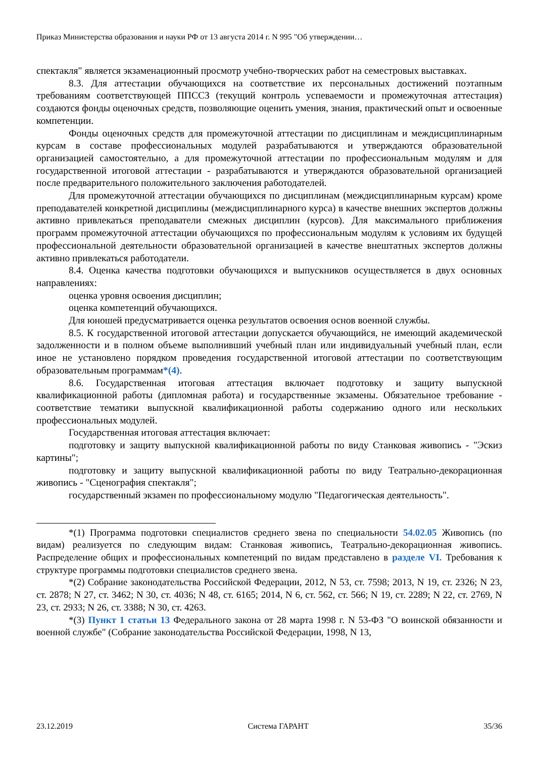Приказ Министерства образования и науки РФ от 13 августа 2014 г. N 995 "Об утверждении…
спектакля" является экзаменационный просмотр учебно-творческих работ на семестровых выставках.
8.3. Для аттестации обучающихся на соответствие их персональных достижений поэтапным требованиям соответствующей ППССЗ (текущий контроль успеваемости и промежуточная аттестация) создаются фонды оценочных средств, позволяющие оценить умения, знания, практический опыт и освоенные компетенции.
Фонды оценочных средств для промежуточной аттестации по дисциплинам и междисциплинарным курсам в составе профессиональных модулей разрабатываются и утверждаются образовательной организацией самостоятельно, а для промежуточной аттестации по профессиональным модулям и для государственной итоговой аттестации - разрабатываются и утверждаются образовательной организацией после предварительного положительного заключения работодателей.
Для промежуточной аттестации обучающихся по дисциплинам (междисциплинарным курсам) кроме преподавателей конкретной дисциплины (междисциплинарного курса) в качестве внешних экспертов должны активно привлекаться преподаватели смежных дисциплин (курсов). Для максимального приближения программ промежуточной аттестации обучающихся по профессиональным модулям к условиям их будущей профессиональной деятельности образовательной организацией в качестве внештатных экспертов должны активно привлекаться работодатели.
8.4. Оценка качества подготовки обучающихся и выпускников осуществляется в двух основных направлениях:
оценка уровня освоения дисциплин;
оценка компетенций обучающихся.
Для юношей предусматривается оценка результатов освоения основ военной службы.
8.5. К государственной итоговой аттестации допускается обучающийся, не имеющий академической задолженности и в полном объеме выполнивший учебный план или индивидуальный учебный план, если иное не установлено порядком проведения государственной итоговой аттестации по соответствующим образовательным программам*(4).
8.6. Государственная итоговая аттестация включает подготовку и защиту выпускной квалификационной работы (дипломная работа) и государственные экзамены. Обязательное требование - соответствие тематики выпускной квалификационной работы содержанию одного или нескольких профессиональных модулей.
Государственная итоговая аттестация включает:
подготовку и защиту выпускной квалификационной работы по виду Станковая живопись - "Эскиз картины";
подготовку и защиту выпускной квалификационной работы по виду Театрально-декорационная живопись - "Сценография спектакля";
государственный экзамен по профессиональному модулю "Педагогическая деятельность".
*(1) Программа подготовки специалистов среднего звена по специальности 54.02.05 Живопись (по видам) реализуется по следующим видам: Станковая живопись, Театрально-декорационная живопись. Распределение общих и профессиональных компетенций по видам представлено в разделе VI. Требования к структуре программы подготовки специалистов среднего звена.
*(2) Собрание законодательства Российской Федерации, 2012, N 53, ст. 7598; 2013, N 19, ст. 2326; N 23, ст. 2878; N 27, ст. 3462; N 30, ст. 4036; N 48, ст. 6165; 2014, N 6, ст. 562, ст. 566; N 19, ст. 2289; N 22, ст. 2769, N 23, ст. 2933; N 26, ст. 3388; N 30, ст. 4263.
*(3) Пункт 1 статьи 13 Федерального закона от 28 марта 1998 г. N 53-ФЗ "О воинской обязанности и военной службе" (Собрание законодательства Российской Федерации, 1998, N 13,
23.12.2019 Система ГАРАНТ 35/36